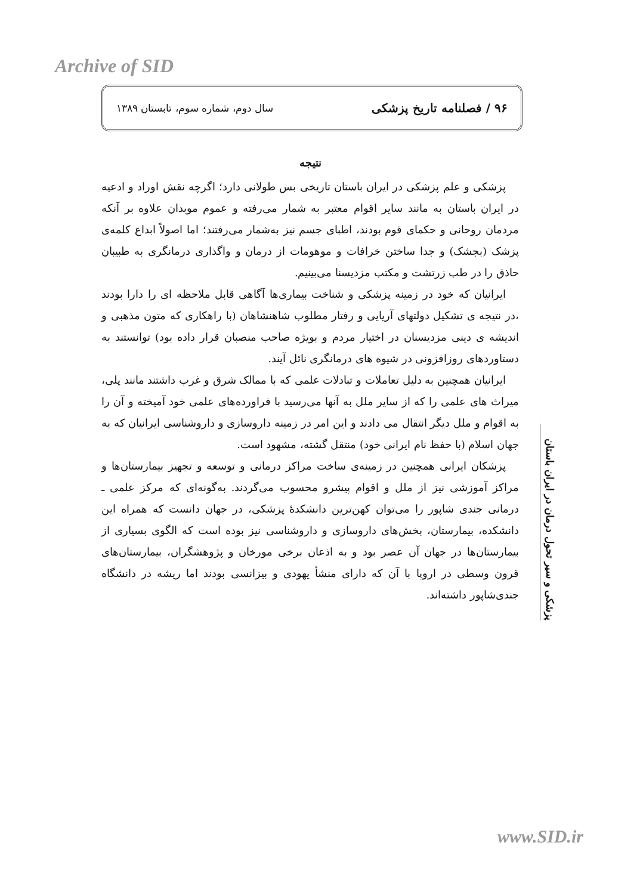Archive of SID
۹۶ / فصلنامه تاریخ پزشکی سال دوم، شماره سوم، تابستان ۱۳۸۹
نتیجه
پزشکی و علم پزشکی در ایران باستان تاریخی بس طولانی دارد؛ اگرچه نقش اوراد و ادعیه در ایران باستان به مانند سایر اقوام معتبر به شمار می‌رفته و عموم موبدان علاوه بر آنکه مردمان روحانی و حکمای قوم بودند، اطبای جسم نیز به‌شمار می‌رفتند؛ اما اصولاً ابداع کلمه‌ی پزشک (بجشک) و جدا ساختن خرافات و موهومات از درمان و واگذاری درمانگری به طبیبان حاذق را در طب زرتشت و مکتب مزدیسنا می‌بینیم.
ایرانیان که خود در زمینه پزشکی و شناخت بیماری‌ها آگاهی قابل ملاحظه ای را دارا بودند ،در نتیجه ی تشکیل دولتهای آریایی و رفتار مطلوب شاهنشاهان (با راهکاری که متون مذهبی و اندیشه ی دینی مزدیسنان در اختیار مردم و بویژه صاحب منصبان قرار داده بود) توانستند به دستاوردهای روزافزونی در شیوه های درمانگری نائل آیند.
ایرانیان همچنین به دلیل تعاملات و تبادلات علمی که با ممالک شرق و غرب داشتند مانند پلی، میراث های علمی را که از سایر ملل به آنها می‌رسید با فراورده‌های علمی خود آمیخته و آن را به اقوام و ملل دیگر انتقال می دادند و این امر در زمینه داروسازی و داروشناسی ایرانیان که به جهان اسلام (با حفظ نام ایرانی خود) منتقل گشته، مشهود است.
پزشکان ایرانی همچنین در زمینه‌ی ساخت مراکز درمانی و توسعه و تجهیز بیمارستان‌ها و مراکز آموزشی نیز از ملل و اقوام پیشرو محسوب می‌گردند. به‌گونه‌ای که مرکز علمی ـ درمانی جندی شاپور را می‌توان کهن‌ترین دانشکدهٔ پزشکی، در جهان دانست که همراه این دانشکده، بیمارستان، بخش‌های داروسازی و داروشناسی نیز بوده است که الگوی بسیاری از بیمارستان‌ها در جهان آن عصر بود و به اذعان برخی مورخان و پژوهشگران، بیمارستان‌های قرون وسطی در اروپا با آن که دارای منشأ یهودی و بیزانسی بودند اما ریشه در دانشگاه جندی‌شاپور داشته‌اند.
پزشکی و سیر تحول درمان در ایران باستان
www.SID.ir